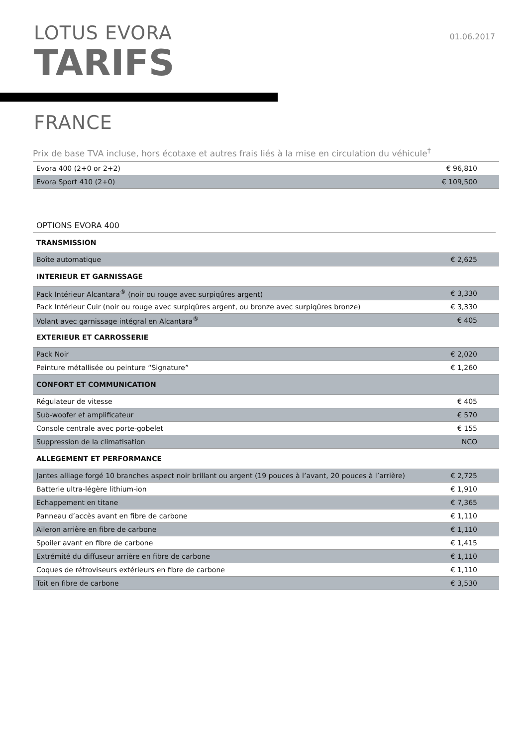LOTUS EVORA
TARIFS
01.06.2017
FRANCE
Prix de base TVA incluse, hors écotaxe et autres frais liés à la mise en circulation du véhicule<sup>†</sup>
| Evora 400 (2+0 or 2+2) | € 96,810 |
| Evora Sport 410 (2+0) | € 109,500 |
OPTIONS EVORA 400
| TRANSMISSION | |
| Boîte automatique | € 2,625 |
| INTERIEUR ET GARNISSAGE | |
| Pack Intérieur Alcantara<sup>®</sup> (noir ou rouge avec surpiqûres argent) | € 3,330 |
| Pack Intérieur Cuir (noir ou rouge avec surpiqûres argent, ou bronze avec surpiqûres bronze) | € 3,330 |
| Volant avec garnissage intégral en Alcantara<sup>®</sup> | € 405 |
| EXTERIEUR ET CARROSSERIE | |
| Pack Noir | € 2,020 |
| Peinture métallisée ou peinture “Signature” | € 1,260 |
| CONFORT ET COMMUNICATION | |
| Régulateur de vitesse | € 405 |
| Sub-woofer et amplificateur | € 570 |
| Console centrale avec porte-gobelet | € 155 |
| Suppression de la climatisation | NCO |
| ALLEGEMENT ET PERFORMANCE | |
| Jantes alliage forgé 10 branches aspect noir brillant ou argent (19 pouces à l’avant, 20 pouces à l’arrière) | € 2,725 |
| Batterie ultra-légère lithium-ion | € 1,910 |
| Echappement en titane | € 7,365 |
| Panneau d’accès avant en fibre de carbone | € 1,110 |
| Aileron arrière en fibre de carbone | € 1,110 |
| Spoiler avant en fibre de carbone | € 1,415 |
| Extrémité du diffuseur arrière en fibre de carbone | € 1,110 |
| Coques de rétroviseurs extérieurs en fibre de carbone | € 1,110 |
| Toit en fibre de carbone | € 3,530 |